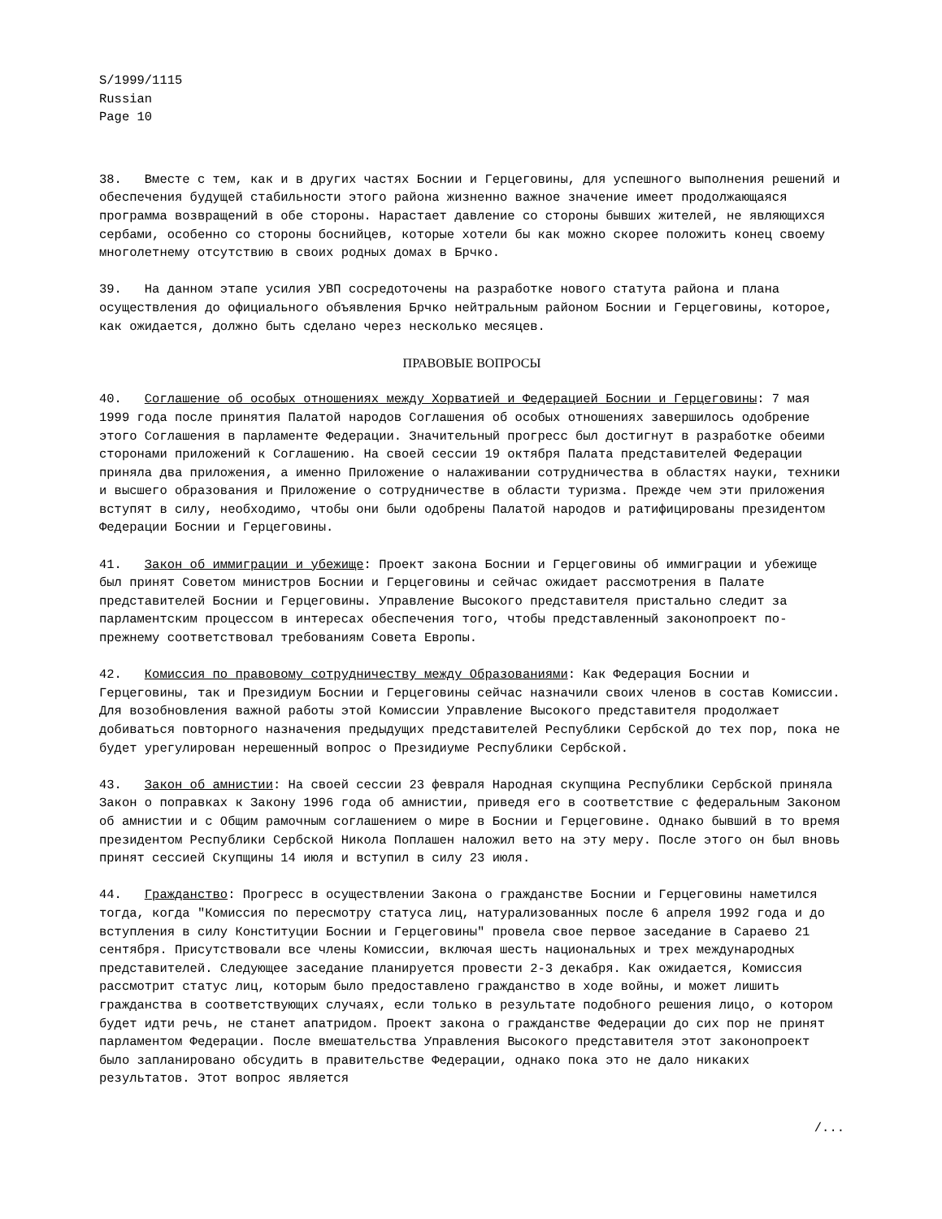S/1999/1115
Russian
Page 10
38. Вместе с тем, как и в других частях Боснии и Герцеговины, для успешного выполнения решений и обеспечения будущей стабильности этого района жизненно важное значение имеет продолжающаяся программа возвращений в обе стороны. Нарастает давление со стороны бывших жителей, не являющихся сербами, особенно со стороны боснийцев, которые хотели бы как можно скорее положить конец своему многолетнему отсутствию в своих родных домах в Брчко.
39. На данном этапе усилия УВП сосредоточены на разработке нового статута района и плана осуществления до официального объявления Брчко нейтральным районом Боснии и Герцеговины, которое, как ожидается, должно быть сделано через несколько месяцев.
ПРАВОВЫЕ ВОПРОСЫ
40. Соглашение об особых отношениях между Хорватией и Федерацией Боснии и Герцеговины: 7 мая 1999 года после принятия Палатой народов Соглашения об особых отношениях завершилось одобрение этого Соглашения в парламенте Федерации. Значительный прогресс был достигнут в разработке обеими сторонами приложений к Соглашению. На своей сессии 19 октября Палата представителей Федерации приняла два приложения, а именно Приложение о налаживании сотрудничества в областях науки, техники и высшего образования и Приложение о сотрудничестве в области туризма. Прежде чем эти приложения вступят в силу, необходимо, чтобы они были одобрены Палатой народов и ратифицированы президентом Федерации Боснии и Герцеговины.
41. Закон об иммиграции и убежище: Проект закона Боснии и Герцеговины об иммиграции и убежище был принят Советом министров Боснии и Герцеговины и сейчас ожидает рассмотрения в Палате представителей Боснии и Герцеговины. Управление Высокого представителя пристально следит за парламентским процессом в интересах обеспечения того, чтобы представленный законопроект по-прежнему соответствовал требованиям Совета Европы.
42. Комиссия по правовому сотрудничеству между Образованиями: Как Федерация Боснии и Герцеговины, так и Президиум Боснии и Герцеговины сейчас назначили своих членов в состав Комиссии. Для возобновления важной работы этой Комиссии Управление Высокого представителя продолжает добиваться повторного назначения предыдущих представителей Республики Сербской до тех пор, пока не будет урегулирован нерешенный вопрос о Президиуме Республики Сербской.
43. Закон об амнистии: На своей сессии 23 февраля Народная скупщина Республики Сербской приняла Закон о поправках к Закону 1996 года об амнистии, приведя его в соответствие с федеральным Законом об амнистии и с Общим рамочным соглашением о мире в Боснии и Герцеговине. Однако бывший в то время президентом Республики Сербской Никола Поплашен наложил вето на эту меру. После этого он был вновь принят сессией Скупщины 14 июля и вступил в силу 23 июля.
44. Гражданство: Прогресс в осуществлении Закона о гражданстве Боснии и Герцеговины наметился тогда, когда "Комиссия по пересмотру статуса лиц, натурализованных после 6 апреля 1992 года и до вступления в силу Конституции Боснии и Герцеговины" провела свое первое заседание в Сараево 21 сентября. Присутствовали все члены Комиссии, включая шесть национальных и трех международных представителей. Следующее заседание планируется провести 2-3 декабря. Как ожидается, Комиссия рассмотрит статус лиц, которым было предоставлено гражданство в ходе войны, и может лишить гражданства в соответствующих случаях, если только в результате подобного решения лицо, о котором будет идти речь, не станет апатридом. Проект закона о гражданстве Федерации до сих пор не принят парламентом Федерации. После вмешательства Управления Высокого представителя этот законопроект было запланировано обсудить в правительстве Федерации, однако пока это не дало никаких результатов. Этот вопрос является
/...